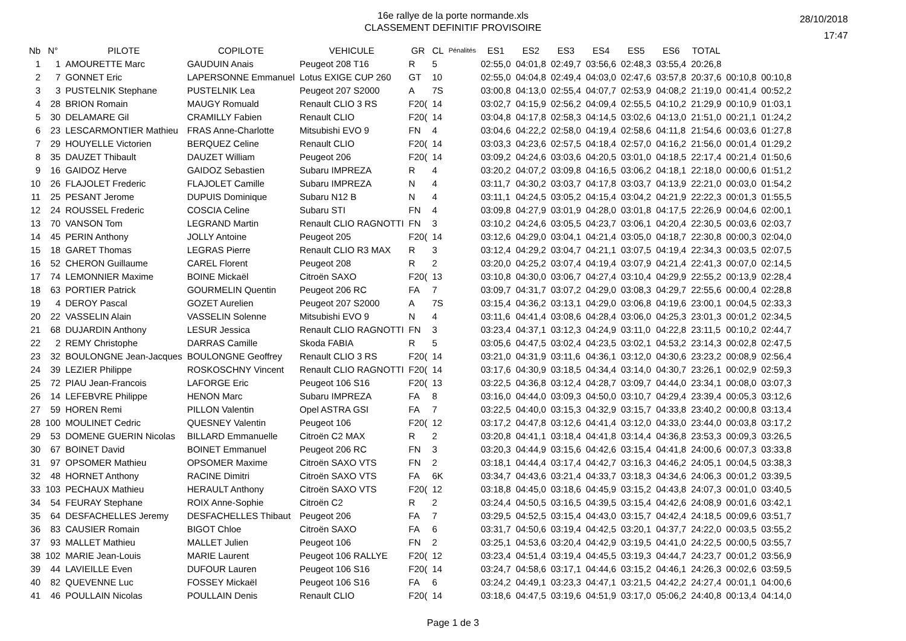16e rallye de la porte normande.xls
CLASSEMENT DEFINITIF PROVISOIRE
28/10/2018
17:47
| Nb | N° | PILOTE | COPILOTE | VEHICULE | GR | CL | Pénalités | ES1 | ES2 | ES3 | ES4 | ES5 | ES6 | TOTAL | | |
| --- | --- | --- | --- | --- | --- | --- | --- | --- | --- | --- | --- | --- | --- | --- | --- | --- |
| 1 | 1 | AMOURETTE Marc | GAUDUIN Anais | Peugeot 208 T16 | R | 5 | | 02:55,0 | 04:01,8 | 02:49,7 | 03:56,6 | 02:48,3 | 03:55,4 | 20:26,8 | | |
| 2 | 7 | GONNET Eric | LAPERSONNE Emmanuel | Lotus EXIGE CUP 260 | GT | 10 | | 02:55,0 | 04:04,8 | 02:49,4 | 04:03,0 | 02:47,6 | 03:57,8 | 20:37,6 | 00:10,8 | 00:10,8 |
| 3 | 3 | PUSTELNIK Stephane | PUSTELNIK Lea | Peugeot 207 S2000 | A | 7S | | 03:00,8 | 04:13,0 | 02:55,4 | 04:07,7 | 02:53,9 | 04:08,2 | 21:19,0 | 00:41,4 | 00:52,2 |
| 4 | 28 | BRION Romain | MAUGY Romuald | Renault CLIO 3 RS | F20( | 14 | | 03:02,7 | 04:15,9 | 02:56,2 | 04:09,4 | 02:55,5 | 04:10,2 | 21:29,9 | 00:10,9 | 01:03,1 |
| 5 | 30 | DELAMARE Gil | CRAMILLY Fabien | Renault CLIO | F20( | 14 | | 03:04,8 | 04:17,8 | 02:58,3 | 04:14,5 | 03:02,6 | 04:13,0 | 21:51,0 | 00:21,1 | 01:24,2 |
| 6 | 23 | LESCARMONTIER Mathieu | FRAS Anne-Charlotte | Mitsubishi EVO 9 | FN | 4 | | 03:04,6 | 04:22,2 | 02:58,0 | 04:19,4 | 02:58,6 | 04:11,8 | 21:54,6 | 00:03,6 | 01:27,8 |
| 7 | 29 | HOUYELLE Victorien | BERQUEZ Celine | Renault CLIO | F20( | 14 | | 03:03,3 | 04:23,6 | 02:57,5 | 04:18,4 | 02:57,0 | 04:16,2 | 21:56,0 | 00:01,4 | 01:29,2 |
| 8 | 35 | DAUZET Thibault | DAUZET William | Peugeot 206 | F20( | 14 | | 03:09,2 | 04:24,6 | 03:03,6 | 04:20,5 | 03:01,0 | 04:18,5 | 22:17,4 | 00:21,4 | 01:50,6 |
| 9 | 16 | GAIDOZ Herve | GAIDOZ Sebastien | Subaru IMPREZA | R | 4 | | 03:20,2 | 04:07,2 | 03:09,8 | 04:16,5 | 03:06,2 | 04:18,1 | 22:18,0 | 00:00,6 | 01:51,2 |
| 10 | 26 | FLAJOLET Frederic | FLAJOLET Camille | Subaru IMPREZA | N | 4 | | 03:11,7 | 04:30,2 | 03:03,7 | 04:17,8 | 03:03,7 | 04:13,9 | 22:21,0 | 00:03,0 | 01:54,2 |
| 11 | 25 | PESANT Jerome | DUPUIS Dominique | Subaru N12 B | N | 4 | | 03:11,1 | 04:24,5 | 03:05,2 | 04:15,4 | 03:04,2 | 04:21,9 | 22:22,3 | 00:01,3 | 01:55,5 |
| 12 | 24 | ROUSSEL Frederic | COSCIA Celine | Subaru STI | FN | 4 | | 03:09,8 | 04:27,9 | 03:01,9 | 04:28,0 | 03:01,8 | 04:17,5 | 22:26,9 | 00:04,6 | 02:00,1 |
| 13 | 70 | VANSON Tom | LEGRAND Martin | Renault CLIO RAGNOTTI | FN | 3 | | 03:10,2 | 04:24,6 | 03:05,5 | 04:23,7 | 03:06,1 | 04:20,4 | 22:30,5 | 00:03,6 | 02:03,7 |
| 14 | 45 | PERIN Anthony | JOLLY Antoine | Peugeot 205 | F20( | 14 | | 03:12,6 | 04:29,0 | 03:04,1 | 04:21,4 | 03:05,0 | 04:18,7 | 22:30,8 | 00:00,3 | 02:04,0 |
| 15 | 18 | GARET Thomas | LEGRAS Pierre | Renault CLIO R3 MAX | R | 3 | | 03:12,4 | 04:29,2 | 03:04,7 | 04:21,1 | 03:07,5 | 04:19,4 | 22:34,3 | 00:03,5 | 02:07,5 |
| 16 | 52 | CHERON Guillaume | CAREL Florent | Peugeot 208 | R | 2 | | 03:20,0 | 04:25,2 | 03:07,4 | 04:19,4 | 03:07,9 | 04:21,4 | 22:41,3 | 00:07,0 | 02:14,5 |
| 17 | 74 | LEMONNIER Maxime | BOINE Mickaël | Citroën SAXO | F20( | 13 | | 03:10,8 | 04:30,0 | 03:06,7 | 04:27,4 | 03:10,4 | 04:29,9 | 22:55,2 | 00:13,9 | 02:28,4 |
| 18 | 63 | PORTIER Patrick | GOURMELIN Quentin | Peugeot 206 RC | FA | 7 | | 03:09,7 | 04:31,7 | 03:07,2 | 04:29,0 | 03:08,3 | 04:29,7 | 22:55,6 | 00:00,4 | 02:28,8 |
| 19 | 4 | DEROY Pascal | GOZET Aurelien | Peugeot 207 S2000 | A | 7S | | 03:15,4 | 04:36,2 | 03:13,1 | 04:29,0 | 03:06,8 | 04:19,6 | 23:00,1 | 00:04,5 | 02:33,3 |
| 20 | 22 | VASSELIN Alain | VASSELIN Solenne | Mitsubishi EVO 9 | N | 4 | | 03:11,6 | 04:41,4 | 03:08,6 | 04:28,4 | 03:06,0 | 04:25,3 | 23:01,3 | 00:01,2 | 02:34,5 |
| 21 | 68 | DUJARDIN Anthony | LESUR Jessica | Renault CLIO RAGNOTTI | FN | 3 | | 03:23,4 | 04:37,1 | 03:12,3 | 04:24,9 | 03:11,0 | 04:22,8 | 23:11,5 | 00:10,2 | 02:44,7 |
| 22 | 2 | REMY Christophe | DARRAS Camille | Skoda FABIA | R | 5 | | 03:05,6 | 04:47,5 | 03:02,4 | 04:23,5 | 03:02,1 | 04:53,2 | 23:14,3 | 00:02,8 | 02:47,5 |
| 23 | 32 | BOULONGNE Jean-Jacques | BOULONGNE Geoffrey | Renault CLIO 3 RS | F20( | 14 | | 03:21,0 | 04:31,9 | 03:11,6 | 04:36,1 | 03:12,0 | 04:30,6 | 23:23,2 | 00:08,9 | 02:56,4 |
| 24 | 39 | LEZIER Philippe | ROSKOSCHNY Vincent | Renault CLIO RAGNOTTI | F20( | 14 | | 03:17,6 | 04:30,9 | 03:18,5 | 04:34,4 | 03:14,0 | 04:30,7 | 23:26,1 | 00:02,9 | 02:59,3 |
| 25 | 72 | PIAU Jean-Francois | LAFORGE Eric | Peugeot 106 S16 | F20( | 13 | | 03:22,5 | 04:36,8 | 03:12,4 | 04:28,7 | 03:09,7 | 04:44,0 | 23:34,1 | 00:08,0 | 03:07,3 |
| 26 | 14 | LEFEBVRE Philippe | HENON Marc | Subaru IMPREZA | FA | 8 | | 03:16,0 | 04:44,0 | 03:09,3 | 04:50,0 | 03:10,7 | 04:29,4 | 23:39,4 | 00:05,3 | 03:12,6 |
| 27 | 59 | HOREN Remi | PILLON Valentin | Opel ASTRA GSI | FA | 7 | | 03:22,5 | 04:40,0 | 03:15,3 | 04:32,9 | 03:15,7 | 04:33,8 | 23:40,2 | 00:00,8 | 03:13,4 |
| 28 | 100 | MOULINET Cedric | QUESNEY Valentin | Peugeot 106 | F20( | 12 | | 03:17,2 | 04:47,8 | 03:12,6 | 04:41,4 | 03:12,0 | 04:33,0 | 23:44,0 | 00:03,8 | 03:17,2 |
| 29 | 53 | DOMENE GUERIN Nicolas | BILLARD Emmanuelle | Citroën C2 MAX | R | 2 | | 03:20,8 | 04:41,1 | 03:18,4 | 04:41,8 | 03:14,4 | 04:36,8 | 23:53,3 | 00:09,3 | 03:26,5 |
| 30 | 67 | BOINET David | BOINET Emmanuel | Peugeot 206 RC | FN | 3 | | 03:20,3 | 04:44,9 | 03:15,6 | 04:42,6 | 03:15,4 | 04:41,8 | 24:00,6 | 00:07,3 | 03:33,8 |
| 31 | 97 | OPSOMER Mathieu | OPSOMER Maxime | Citroën SAXO VTS | FN | 2 | | 03:18,1 | 04:44,4 | 03:17,4 | 04:42,7 | 03:16,3 | 04:46,2 | 24:05,1 | 00:04,5 | 03:38,3 |
| 32 | 48 | HORNET Anthony | RACINE Dimitri | Citroën SAXO VTS | FA | 6K | | 03:34,7 | 04:43,6 | 03:21,4 | 04:33,7 | 03:18,3 | 04:34,6 | 24:06,3 | 00:01,2 | 03:39,5 |
| 33 | 103 | PECHAUX Mathieu | HERAULT Anthony | Citroën SAXO VTS | F20( | 12 | | 03:18,8 | 04:45,0 | 03:18,6 | 04:45,9 | 03:15,2 | 04:43,8 | 24:07,3 | 00:01,0 | 03:40,5 |
| 34 | 54 | FEURAY Stephane | ROIX Anne-Sophie | Citroën C2 | R | 2 | | 03:24,4 | 04:50,5 | 03:16,5 | 04:39,5 | 03:15,4 | 04:42,6 | 24:08,9 | 00:01,6 | 03:42,1 |
| 35 | 64 | DESFACHELLES Jeremy | DESFACHELLES Thibaut | Peugeot 206 | FA | 7 | | 03:29,5 | 04:52,5 | 03:15,4 | 04:43,0 | 03:15,7 | 04:42,4 | 24:18,5 | 00:09,6 | 03:51,7 |
| 36 | 83 | CAUSIER Romain | BIGOT Chloe | Citroën SAXO | FA | 6 | | 03:31,7 | 04:50,6 | 03:19,4 | 04:42,5 | 03:20,1 | 04:37,7 | 24:22,0 | 00:03,5 | 03:55,2 |
| 37 | 93 | MALLET Mathieu | MALLET Julien | Peugeot 106 | FN | 2 | | 03:25,1 | 04:53,6 | 03:20,4 | 04:42,9 | 03:19,5 | 04:41,0 | 24:22,5 | 00:00,5 | 03:55,7 |
| 38 | 102 | MARIE Jean-Louis | MARIE Laurent | Peugeot 106 RALLYE | F20( | 12 | | 03:23,4 | 04:51,4 | 03:19,4 | 04:45,5 | 03:19,3 | 04:44,7 | 24:23,7 | 00:01,2 | 03:56,9 |
| 39 | 44 | LAVIEILLE Even | DUFOUR Lauren | Peugeot 106 S16 | F20( | 14 | | 03:24,7 | 04:58,6 | 03:17,1 | 04:44,6 | 03:15,2 | 04:46,1 | 24:26,3 | 00:02,6 | 03:59,5 |
| 40 | 82 | QUEVENNE Luc | FOSSEY Mickaël | Peugeot 106 S16 | FA | 6 | | 03:24,2 | 04:49,1 | 03:23,3 | 04:47,1 | 03:21,5 | 04:42,2 | 24:27,4 | 00:01,1 | 04:00,6 |
| 41 | 46 | POULLAIN Nicolas | POULLAIN Denis | Renault CLIO | F20( | 14 | | 03:18,6 | 04:47,5 | 03:19,6 | 04:51,9 | 03:17,0 | 05:06,2 | 24:40,8 | 00:13,4 | 04:14,0 |
Page 1 de 3